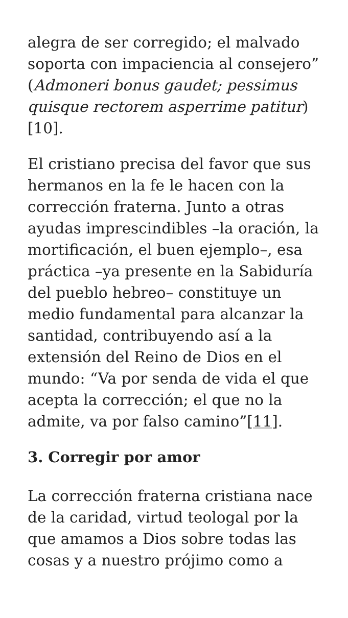alegra de ser corregido; el malvado soporta con impaciencia al consejero” (Admoneri bonus gaudet; pessimus quisque rectorem asperrime patitur)[10].
El cristiano precisa del favor que sus hermanos en la fe le hacen con la corrección fraterna. Junto a otras ayudas imprescindibles –la oración, la mortificación, el buen ejemplo–, esa práctica –ya presente en la Sabiduría del pueblo hebreo– constituye un medio fundamental para alcanzar la santidad, contribuyendo así a la extensión del Reino de Dios en el mundo: “Va por senda de vida el que acepta la corrección; el que no la admite, va por falso camino”[11].
3. Corregir por amor
La corrección fraterna cristiana nace de la caridad, virtud teologal por la que amamos a Dios sobre todas las cosas y a nuestro prójimo como a